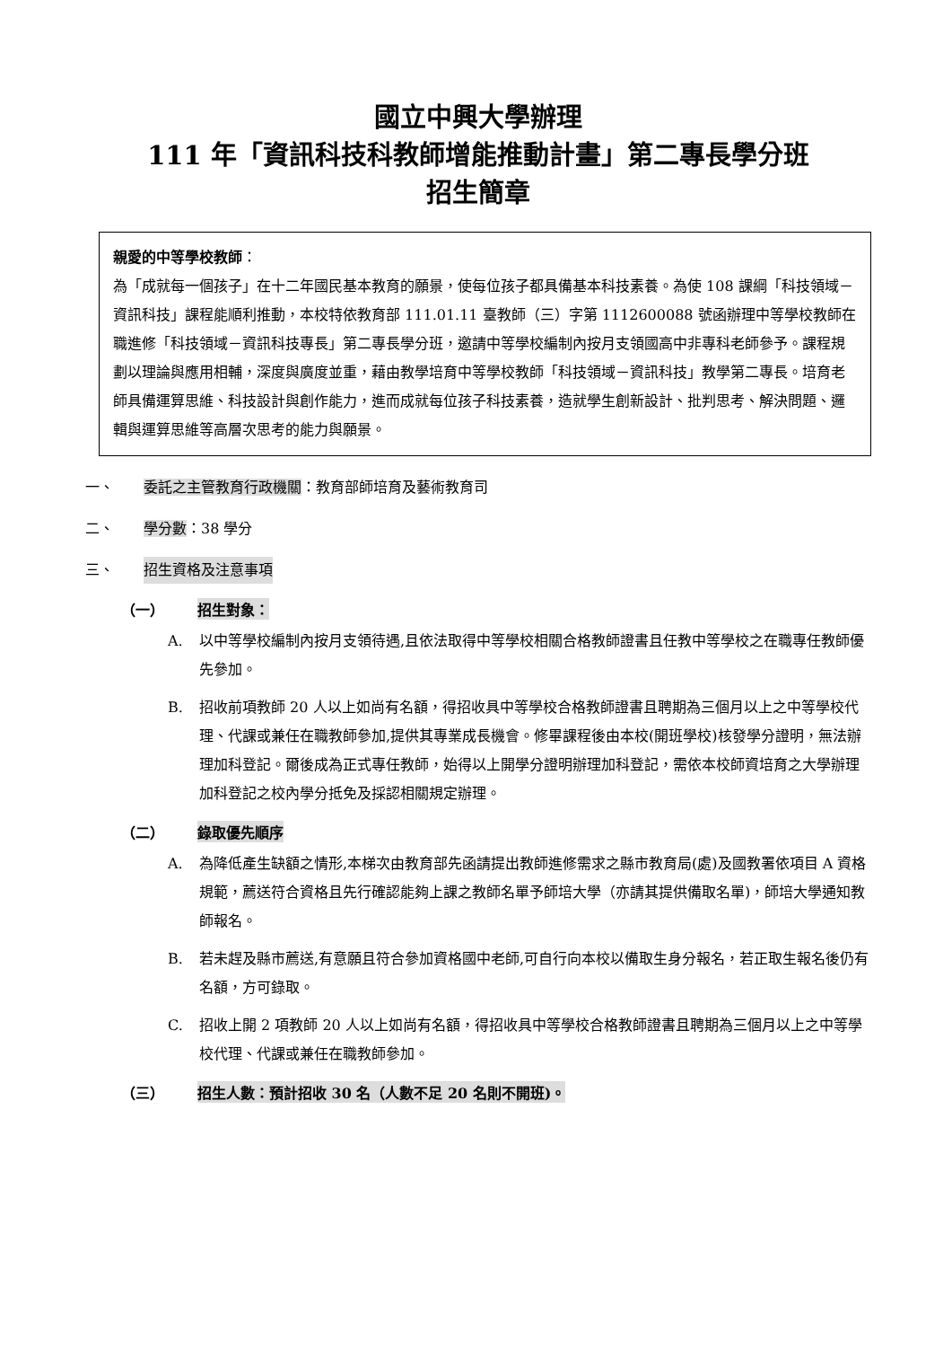國立中興大學辦理
111 年「資訊科技科教師增能推動計畫」第二專長學分班
招生簡章
親愛的中等學校教師：
為「成就每一個孩子」在十二年國民基本教育的願景，使每位孩子都具備基本科技素養。為使 108 課綱「科技領域－資訊科技」課程能順利推動，本校特依教育部 111.01.11 臺教師（三）字第 1112600088 號函辦理中等學校教師在職進修「科技領域－資訊科技專長」第二專長學分班，邀請中等學校編制內按月支領國高中非專科老師參予。課程規劃以理論與應用相輔，深度與廣度並重，藉由教學培育中等學校教師「科技領域－資訊科技」教學第二專長。培育老師具備運算思維、科技設計與創作能力，進而成就每位孩子科技素養，造就學生創新設計、批判思考、解決問題、邏輯與運算思維等高層次思考的能力與願景。
一、 委託之主管教育行政機關：教育部師培育及藝術教育司
二、 學分數：38 學分
三、 招生資格及注意事項
（一） 招生對象：
A. 以中等學校編制內按月支領待遇,且依法取得中等學校相關合格教師證書且任教中等學校之在職專任教師優先參加。
B. 招收前項教師 20 人以上如尚有名額，得招收具中等學校合格教師證書且聘期為三個月以上之中等學校代理、代課或兼任在職教師參加,提供其專業成長機會。修畢課程後由本校(開班學校)核發學分證明，無法辦理加科登記。爾後成為正式專任教師，始得以上開學分證明辦理加科登記，需依本校師資培育之大學辦理加科登記之校內學分抵免及採認相關規定辦理。
（二） 錄取優先順序
A. 為降低產生缺額之情形,本梯次由教育部先函請提出教師進修需求之縣市教育局(處)及國教署依項目 A 資格規範，薦送符合資格且先行確認能夠上課之教師名單予師培大學（亦請其提供備取名單)，師培大學通知教師報名。
B. 若未趕及縣市薦送,有意願且符合參加資格國中老師,可自行向本校以備取生身分報名，若正取生報名後仍有名額，方可錄取。
C. 招收上開 2 項教師 20 人以上如尚有名額，得招收具中等學校合格教師證書且聘期為三個月以上之中等學校代理、代課或兼任在職教師參加。
（三） 招生人數：預計招收 30 名（人數不足 20 名則不開班)。